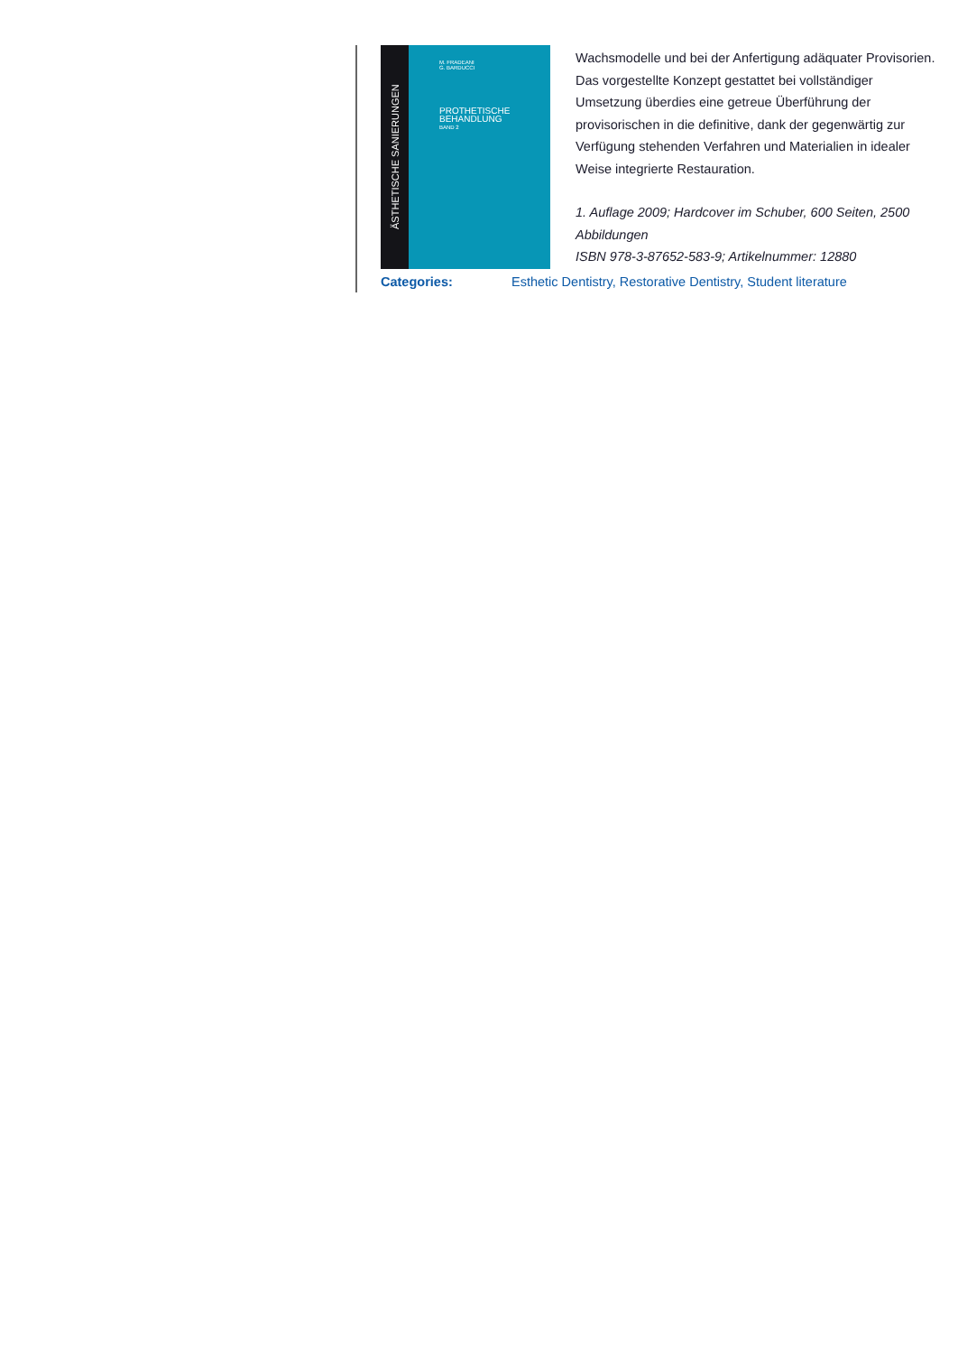ÄSTHETISCHE SANIERUNGEN
M. FRADEANI
G. BARDUCCI
PROTHETISCHE BEHANDLUNG
BAND 2
Wachsmodelle und bei der Anfertigung adäquater Provisorien. Das vorgestellte Konzept gestattet bei vollständiger Umsetzung überdies eine getreue Überführung der provisorischen in die definitive, dank der gegenwärtig zur Verfügung stehenden Verfahren und Materialien in idealer Weise integrierte Restauration.
1. Auflage 2009; Hardcover im Schuber, 600 Seiten, 2500 Abbildungen
ISBN 978-3-87652-583-9; Artikelnummer: 12880
Categories: Esthetic Dentistry, Restorative Dentistry, Student literature